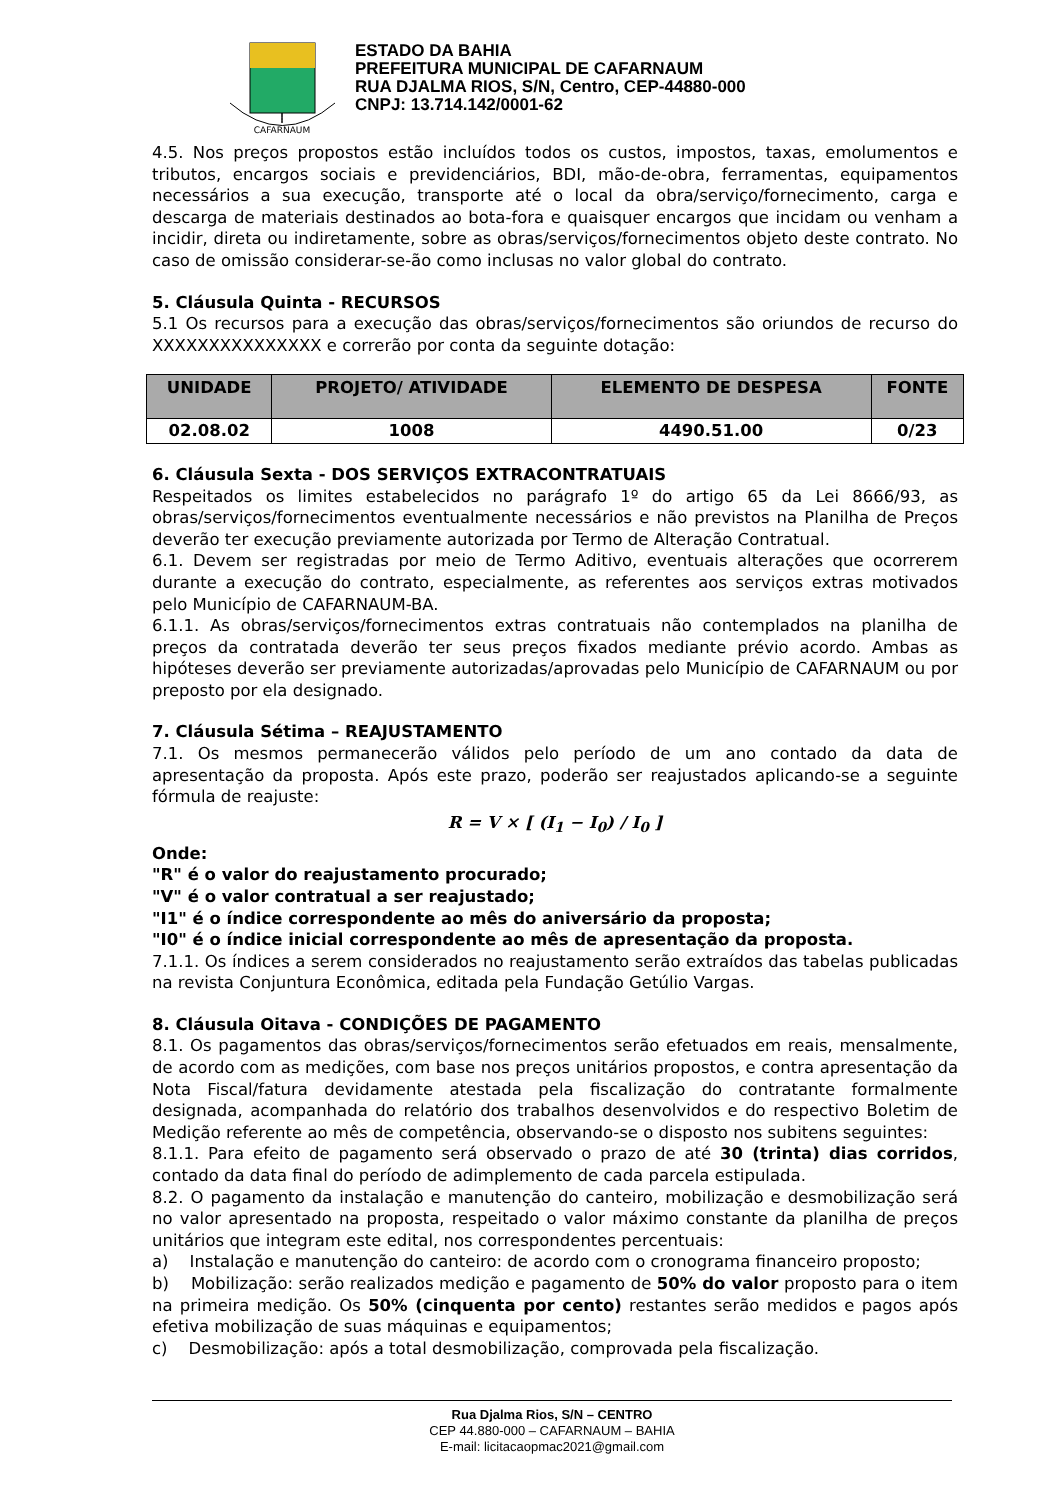CAFARNAUM
ESTADO DA BAHIA
PREFEITURA MUNICIPAL DE CAFARNAUM
RUA DJALMA RIOS, S/N, Centro, CEP-44880-000
CNPJ: 13.714.142/0001-62
4.5. Nos preços propostos estão incluídos todos os custos, impostos, taxas, emolumentos e tributos, encargos sociais e previdenciários, BDI, mão-de-obra, ferramentas, equipamentos necessários a sua execução, transporte até o local da obra/serviço/fornecimento, carga e descarga de materiais destinados ao bota-fora e quaisquer encargos que incidam ou venham a incidir, direta ou indiretamente, sobre as obras/serviços/fornecimentos objeto deste contrato. No caso de omissão considerar-se-ão como inclusas no valor global do contrato.
5. Cláusula Quinta - RECURSOS
5.1 Os recursos para a execução das obras/serviços/fornecimentos são oriundos de recurso do XXXXXXXXXXXXXXX e correrão por conta da seguinte dotação:
| UNIDADE | PROJETO/ ATIVIDADE | ELEMENTO DE DESPESA | FONTE |
| --- | --- | --- | --- |
| 02.08.02 | 1008 | 4490.51.00 | 0/23 |
6. Cláusula Sexta - DOS SERVIÇOS EXTRACONTRATUAIS
Respeitados os limites estabelecidos no parágrafo 1º do artigo 65 da Lei 8666/93, as obras/serviços/fornecimentos eventualmente necessários e não previstos na Planilha de Preços deverão ter execução previamente autorizada por Termo de Alteração Contratual.
6.1. Devem ser registradas por meio de Termo Aditivo, eventuais alterações que ocorrerem durante a execução do contrato, especialmente, as referentes aos serviços extras motivados pelo Município de CAFARNAUM-BA.
6.1.1. As obras/serviços/fornecimentos extras contratuais não contemplados na planilha de preços da contratada deverão ter seus preços fixados mediante prévio acordo. Ambas as hipóteses deverão ser previamente autorizadas/aprovadas pelo Município de CAFARNAUM ou por preposto por ela designado.
7. Cláusula Sétima – REAJUSTAMENTO
7.1. Os mesmos permanecerão válidos pelo período de um ano contado da data de apresentação da proposta. Após este prazo, poderão ser reajustados aplicando-se a seguinte fórmula de reajuste:
R = V × [ (I<sub>1</sub> − I<sub>0</sub>) / I<sub>0</sub> ]
Onde:
"R" é o valor do reajustamento procurado;
"V" é o valor contratual a ser reajustado;
"I1" é o índice correspondente ao mês do aniversário da proposta;
"I0" é o índice inicial correspondente ao mês de apresentação da proposta.
7.1.1. Os índices a serem considerados no reajustamento serão extraídos das tabelas publicadas na revista Conjuntura Econômica, editada pela Fundação Getúlio Vargas.
8. Cláusula Oitava - CONDIÇÕES DE PAGAMENTO
8.1. Os pagamentos das obras/serviços/fornecimentos serão efetuados em reais, mensalmente, de acordo com as medições, com base nos preços unitários propostos, e contra apresentação da Nota Fiscal/fatura devidamente atestada pela fiscalização do contratante formalmente designada, acompanhada do relatório dos trabalhos desenvolvidos e do respectivo Boletim de Medição referente ao mês de competência, observando-se o disposto nos subitens seguintes:
8.1.1. Para efeito de pagamento será observado o prazo de até 30 (trinta) dias corridos, contado da data final do período de adimplemento de cada parcela estipulada.
8.2. O pagamento da instalação e manutenção do canteiro, mobilização e desmobilização será no valor apresentado na proposta, respeitado o valor máximo constante da planilha de preços unitários que integram este edital, nos correspondentes percentuais:
a) Instalação e manutenção do canteiro: de acordo com o cronograma financeiro proposto;
b) Mobilização: serão realizados medição e pagamento de 50% do valor proposto para o item na primeira medição. Os 50% (cinquenta por cento) restantes serão medidos e pagos após efetiva mobilização de suas máquinas e equipamentos;
c) Desmobilização: após a total desmobilização, comprovada pela fiscalização.
Rua Djalma Rios, S/N – CENTRO
CEP 44.880-000 – CAFARNAUM – BAHIA
E-mail: licitacaopmac2021@gmail.com